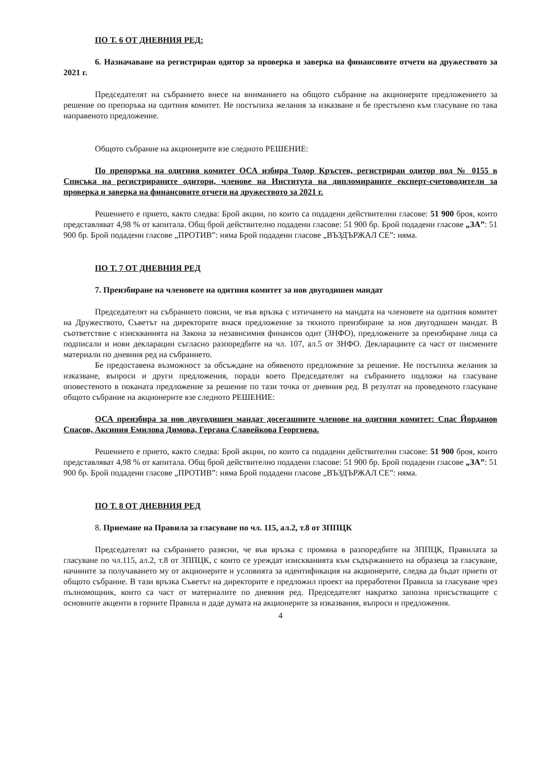ПО Т. 6 ОТ ДНЕВНИЯ РЕД:
6. Назначаване на регистриран одитор за проверка и заверка на финансовите отчети на дружеството за 2021 г.
Председателят на събранието внесе на вниманието на общото събрание на акционерите предложението за решение по препоръка на одитния комитет. Не постъпиха желания за изказване и бе престъпено към гласуване по така направеното предложение.
Общото събрание на акционерите взе следното РЕШЕНИЕ:
По препоръка на одитния комитет ОСА избира Тодор Кръстев, регистриран одитор под № 0155 в Списъка на регистрираните одитори, членове на Института на дипломираните експерт-счетоводители за проверка и заверка на финансовите отчети на дружеството за 2021 г.
Решението е прието, както следва: Брой акции, по които са подадени действителни гласове: 51 900 броя, които представляват 4,98 % от капитала. Общ брой действително подадени гласове: 51 900 бр. Брой подадени гласове „ЗА”: 51 900 бр. Брой подадени гласове „ПРОТИВ”: няма Брой подадени гласове „ВЪЗДЪРЖАЛ СЕ”: няма.
ПО Т. 7 ОТ ДНЕВНИЯ РЕД
7. Преизбиране на членовете на одитния комитет за нов двугодишен мандат
Председателят на събранието поясни, че във връзка с изтичането на мандата на членовете на одитния комитет на Дружеството, Съветът на директорите внася предложение за тяхното преизбиране за нов двугодишен мандат. В съответствие с изискванията на Закона за независимия финансов одит (ЗНФО), предложените за преизбиране лица са подписали и нови декларации съгласно разпоредбите на чл. 107, ал.5 от ЗНФО. Декларациите са част от писмените материали по дневния ред на събранието.
Бе предоставена възможност за обсъждане на обявеното предложение за решение. Не постъпиха желания за изказване, въпроси и други предложения, поради което Председателят на събранието подложи на гласуване оповестеното в поканата предложение за решение по тази точка от дневния ред. В резултат на проведеното гласуване общото събрание на акционерите взе следното РЕШЕНИЕ:
ОСА преизбира за нов двугодишен мандат досегашните членове на одитния комитет: Спас Йорданов Спасов, Аксиния Емилова Димова, Гергана Славейкова Георгиева.
Решението е прието, както следва: Брой акции, по които са подадени действителни гласове: 51 900 броя, които представляват 4,98 % от капитала. Общ брой действително подадени гласове: 51 900 бр. Брой подадени гласове „ЗА”: 51 900 бр. Брой подадени гласове „ПРОТИВ”: няма Брой подадени гласове „ВЪЗДЪРЖАЛ СЕ”: няма.
ПО Т. 8 ОТ ДНЕВНИЯ РЕД
8. Приемане на Правила за гласуване по чл. 115, ал.2, т.8 от ЗППЦК
Председателят на събранието разясни, че във връзка с промяна в разпоредбите на ЗППЦК, Правилата за гласуване по чл.115, ал.2, т.8 от ЗППЦК, с които се уреждат изискванията към съдържанието на образеца за гласуване, начините за получаването му от акционерите и условията за идентификация на акционерите, следва да бъдат приети от общото събрание. В тази връзка Съветът на директорите е предложил проект на преработени Правила за гласуване чрез пълномощник, които са част от материалите по дневния ред. Председателят накратко запозна присъстващите с основните акценти в горните Правила и даде думата на акционерите за изказвания, въпроси и предложения.
4